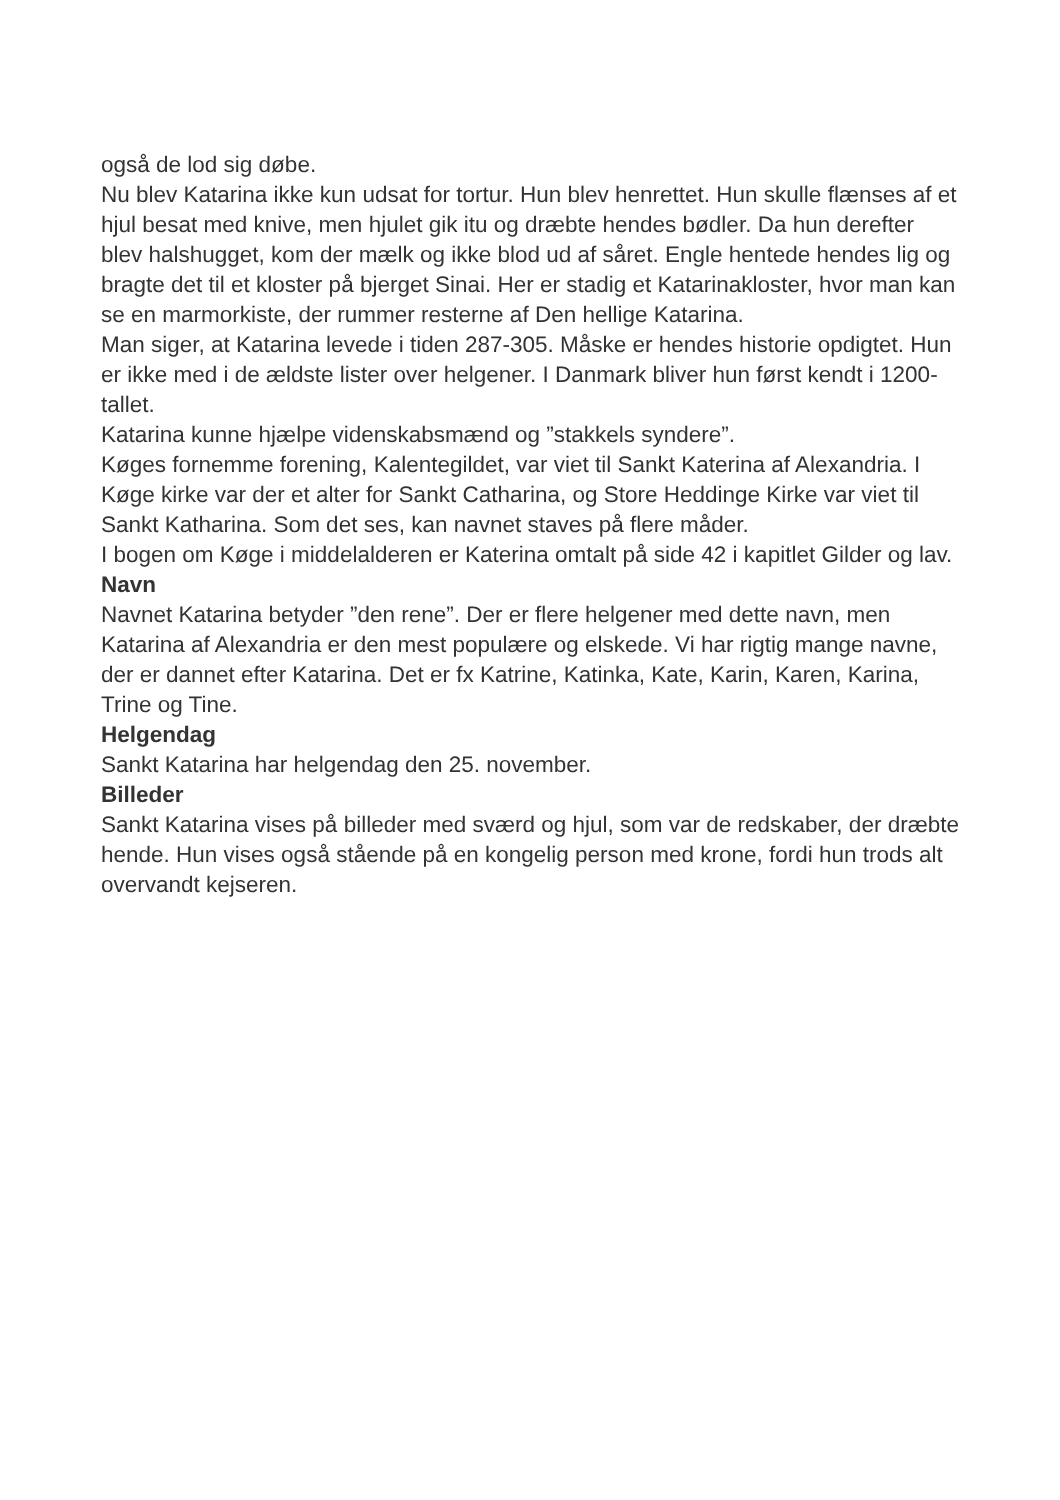også de lod sig døbe.
Nu blev Katarina ikke kun udsat for tortur. Hun blev henrettet. Hun skulle flænses af et hjul besat med knive, men hjulet gik itu og dræbte hendes bødler. Da hun derefter blev halshugget, kom der mælk og ikke blod ud af såret. Engle hentede hendes lig og bragte det til et kloster på bjerget Sinai. Her er stadig et Katarinakloster, hvor man kan se en marmorkiste, der rummer resterne af Den hellige Katarina.
Man siger, at Katarina levede i tiden 287-305. Måske er hendes historie opdigtet. Hun er ikke med i de ældste lister over helgener. I Danmark bliver hun først kendt i 1200-tallet.
Katarina kunne hjælpe videnskabsmænd og ”stakkels syndere”.
Køges fornemme forening, Kalentegildet, var viet til Sankt Katerina af Alexandria. I Køge kirke var der et alter for Sankt Catharina, og Store Heddinge Kirke var viet til Sankt Katharina. Som det ses, kan navnet staves på flere måder.
I bogen om Køge i middelalderen er Katerina omtalt på side 42 i kapitlet Gilder og lav.
Navn
Navnet Katarina betyder ”den rene”. Der er flere helgener med dette navn, men Katarina af Alexandria er den mest populære og elskede. Vi har rigtig mange navne, der er dannet efter Katarina. Det er fx Katrine, Katinka, Kate, Karin, Karen, Karina, Trine og Tine.
Helgendag
Sankt Katarina har helgendag den 25. november.
Billeder
Sankt Katarina vises på billeder med sværd og hjul, som var de redskaber, der dræbte hende. Hun vises også stående på en kongelig person med krone, fordi hun trods alt overvandt kejseren.